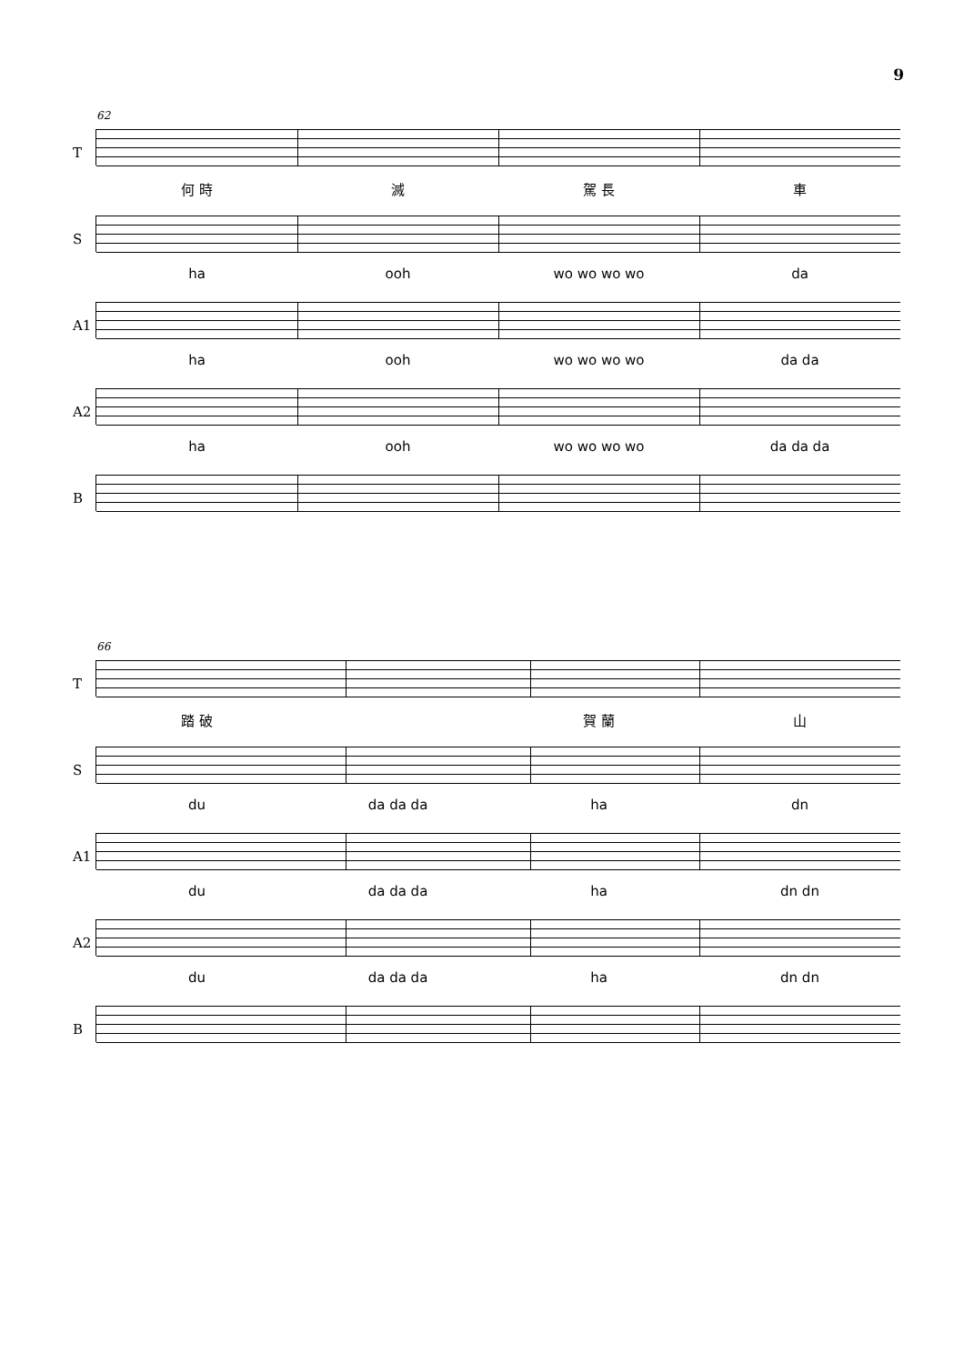9
62
T
何 時 滅 駕 長 車
S
ha ooh wo wo wo wo da
A1
ha ooh wo wo wo wo da da
A2
ha ooh wo wo wo wo da da da
B
66
T
踏 破 賀 蘭 山
S
du da da da ha dn
A1
du da da da ha dn dn
A2
du da da da ha dn dn
B